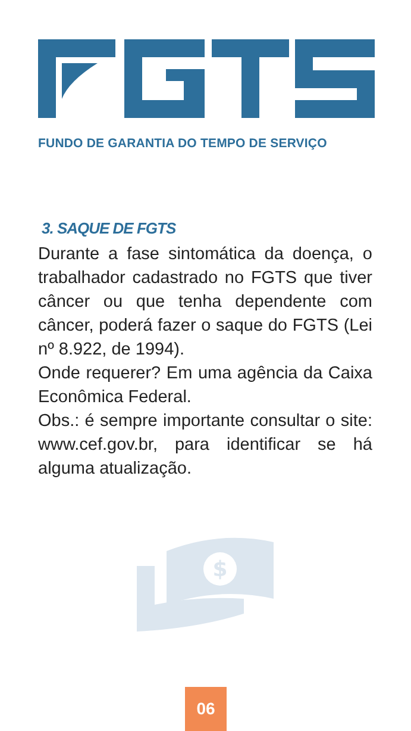FUNDO DE GARANTIA DO TEMPO DE SERVIÇO
3. SAQUE DE FGTS
Durante a fase sintomática da doença, o trabalhador cadastrado no FGTS que tiver câncer ou que tenha dependente com câncer, poderá fazer o saque do FGTS (Lei nº 8.922, de 1994).
Onde requerer? Em uma agência da Caixa Econômica Federal.
Obs.: é sempre importante consultar o site: www.cef.gov.br, para identificar se há alguma atualização.
$
06